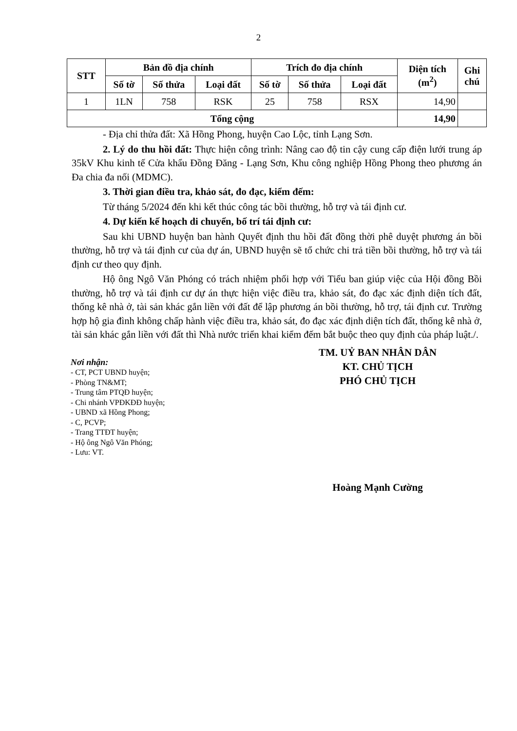2
| STT | Bản đồ địa chính | | | Trích đo địa chính | | | Diện tích (m<sup>2</sup>) | Ghi chú |
| --- | --- | --- | --- | --- | --- | --- | --- | --- |
| | Số tờ | Số thửa | Loại đất | Số tờ | Số thửa | Loại đất | | |
| 1 | 1LN | 758 | RSK | 25 | 758 | RSX | 14,90 | |
| Tổng cộng | | | | | | | 14,90 | |
- Địa chỉ thửa đất: Xã Hồng Phong, huyện Cao Lộc, tỉnh Lạng Sơn.
2. Lý do thu hồi đất: Thực hiện công trình: Nâng cao độ tin cậy cung cấp điện lưới trung áp 35kV Khu kinh tế Cửa khẩu Đồng Đăng - Lạng Sơn, Khu công nghiệp Hồng Phong theo phương án Đa chia đa nối (MDMC).
3. Thời gian điều tra, khảo sát, đo đạc, kiểm đếm:
Từ tháng 5/2024 đến khi kết thúc công tác bồi thường, hỗ trợ và tái định cư.
4. Dự kiến kế hoạch di chuyển, bố trí tái định cư:
Sau khi UBND huyện ban hành Quyết định thu hồi đất đồng thời phê duyệt phương án bồi thường, hỗ trợ và tái định cư của dự án, UBND huyện sẽ tổ chức chi trả tiền bồi thường, hỗ trợ và tái định cư theo quy định.
Hộ ông Ngô Văn Phóng có trách nhiệm phối hợp với Tiểu ban giúp việc của Hội đồng Bồi thường, hỗ trợ và tái định cư dự án thực hiện việc điều tra, khảo sát, đo đạc xác định diện tích đất, thống kê nhà ở, tài sản khác gắn liền với đất để lập phương án bồi thường, hỗ trợ, tái định cư. Trường hợp hộ gia đình không chấp hành việc điều tra, khảo sát, đo đạc xác định diện tích đất, thống kê nhà ở, tài sản khác gắn liền với đất thì Nhà nước triển khai kiểm đếm bắt buộc theo quy định của pháp luật./.
Nơi nhận:
- CT, PCT UBND huyện;
- Phòng TN&MT;
- Trung tâm PTQĐ huyện;
- Chi nhánh VPĐKĐĐ huyện;
- UBND xã Hồng Phong;
- C, PCVP;
- Trang TTĐT huyện;
- Hộ ông Ngô Văn Phóng;
- Lưu: VT.
TM. UỶ BAN NHÂN DÂN
KT. CHỦ TỊCH
PHÓ CHỦ TỊCH
Hoàng Mạnh Cường